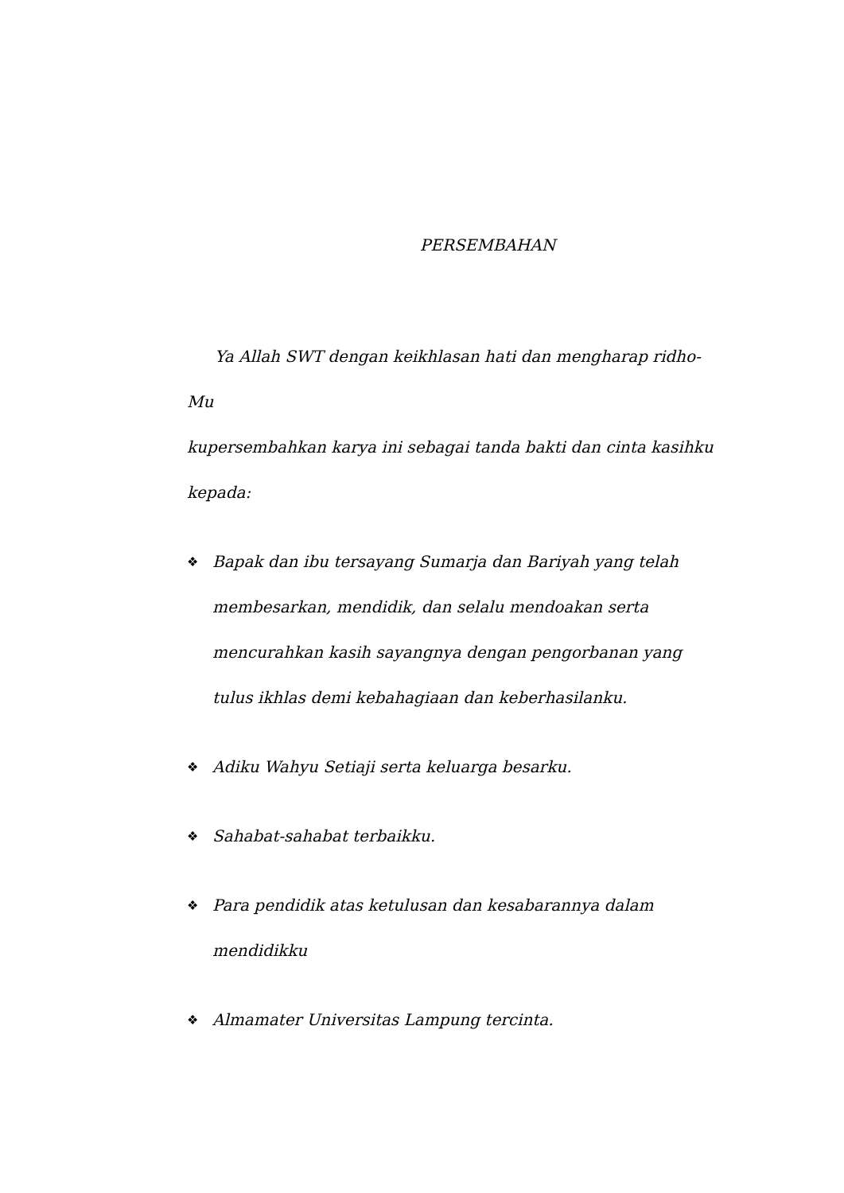PERSEMBAHAN
Ya Allah SWT dengan keikhlasan hati dan mengharap ridho-Mu
kupersembahkan karya ini sebagai tanda bakti dan cinta kasihku kepada:
❖ Bapak dan ibu tersayang Sumarja dan Bariyah yang telah membesarkan, mendidik, dan selalu mendoakan serta mencurahkan kasih sayangnya dengan pengorbanan yang tulus ikhlas demi kebahagiaan dan keberhasilanku.
❖ Adiku Wahyu Setiaji serta keluarga besarku.
❖ Sahabat-sahabat terbaikku.
❖ Para pendidik atas ketulusan dan kesabarannya dalam mendidikku
❖ Almamater Universitas Lampung tercinta.